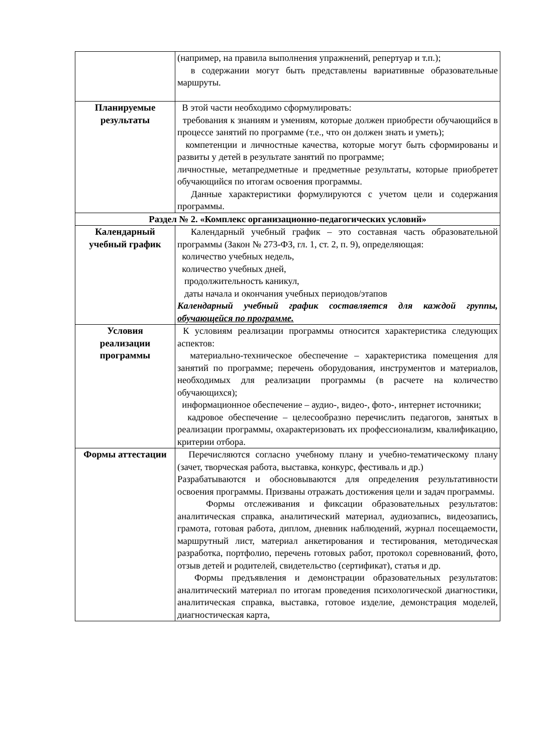| | (например, на правила выполнения упражнений, репертуар и т.п.); в содержании могут быть представлены вариативные образовательные маршруты. |
| Планируемые результаты | В этой части необходимо сформулировать: требования к знаниям и умениям, которые должен приобрести обучающийся в процессе занятий по программе (т.е., что он должен знать и уметь); компетенции и личностные качества, которые могут быть сформированы и развиты у детей в результате занятий по программе; личностные, метапредметные и предметные результаты, которые приобретет обучающийся по итогам освоения программы. Данные характеристики формулируются с учетом цели и содержания программы. |
| Раздел № 2. «Комплекс организационно-педагогических условий» | |
| Календарный учебный график | Календарный учебный график – это составная часть образовательной программы (Закон № 273-ФЗ, гл. 1, ст. 2, п. 9), определяющая: количество учебных недель, количество учебных дней, продолжительность каникул, даты начала и окончания учебных периодов/этапов Календарный учебный график составляется для каждой группы, обучающейся по программе. |
| Условия реализации программы | К условиям реализации программы относится характеристика следующих аспектов: материально-техническое обеспечение – характеристика помещения для занятий по программе; перечень оборудования, инструментов и материалов, необходимых для реализации программы (в расчете на количество обучающихся); информационное обеспечение – аудио-, видео-, фото-, интернет источники; кадровое обеспечение – целесообразно перечислить педагогов, занятых в реализации программы, охарактеризовать их профессионализм, квалификацию, критерии отбора. |
| Формы аттестации | Перечисляются согласно учебному плану и учебно-тематическому плану (зачет, творческая работа, выставка, конкурс, фестиваль и др.) Разрабатываются и обосновываются для определения результативности освоения программы. Призваны отражать достижения цели и задач программы. Формы отслеживания и фиксации образовательных результатов: аналитическая справка, аналитический материал, аудиозапись, видеозапись, грамота, готовая работа, диплом, дневник наблюдений, журнал посещаемости, маршрутный лист, материал анкетирования и тестирования, методическая разработка, портфолио, перечень готовых работ, протокол соревнований, фото, отзыв детей и родителей, свидетельство (сертификат), статья и др. Формы предъявления и демонстрации образовательных результатов: аналитический материал по итогам проведения психологической диагностики, аналитическая справка, выставка, готовое изделие, демонстрация моделей, диагностическая карта, |